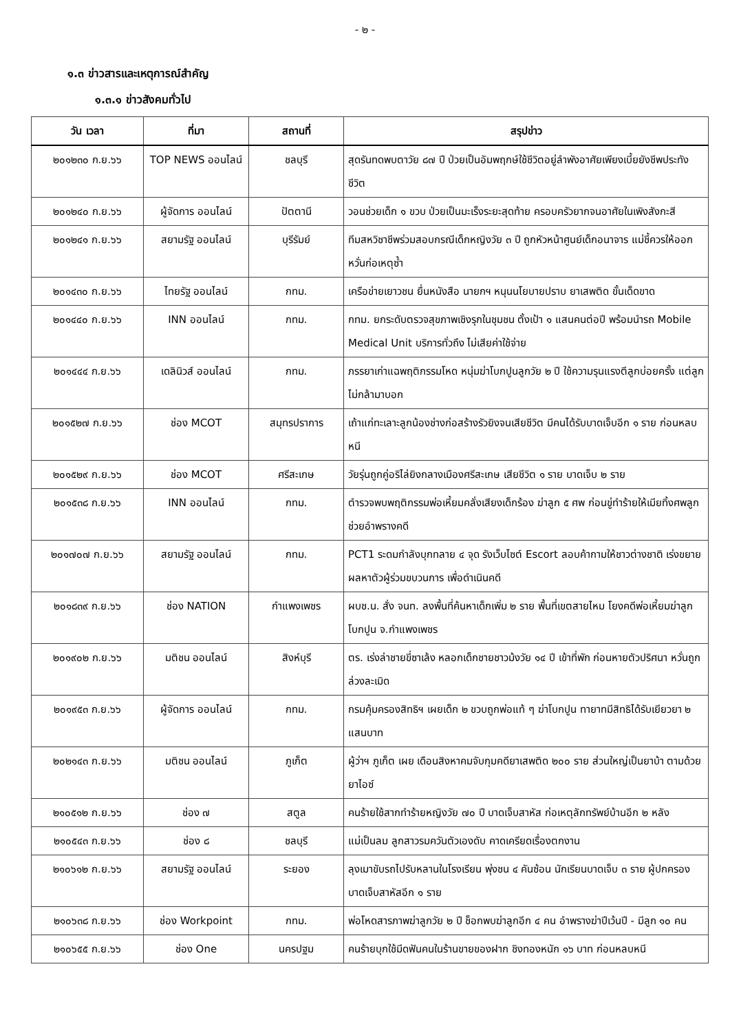- ๒ -
๑.๓ ข่าวสารและเหตุการณ์สำคัญ
๑.๓.๑ ข่าวสังคมทั่วไป
| วัน เวลา | ที่มา | สถานที่ | สรุปข่าว |
| --- | --- | --- | --- |
| ๒๐๑๒๓๐ ก.ย.๖๖ | TOP NEWS ออนไลน์ | ชลบุรี | สุดรันทดพบตาวัย ๘๗ ปี ป่วยเป็นอัมพฤกษ์ใช้ชีวิตอยู่ลำพังอาศัยเพียงเบี้ยยังชีพประทังชีวิต |
| ๒๐๑๒๔๐ ก.ย.๖๖ | ผู้จัดการ ออนไลน์ | ปัตตานี | วอนช่วยเด็ก ๑ ขวบ ป่วยเป็นมะเร็งระยะสุดท้าย ครอบครัวยากจนอาศัยในเพิงสังกะสี |
| ๒๐๑๒๔๑ ก.ย.๖๖ | สยามรัฐ ออนไลน์ | บุรีรัมย์ | ทีมสหวิชาชีพร่วมสอบกรณีเด็กหญิงวัย ๓ ปี ถูกหัวหน้าศูนย์เด็กอนาจาร แม่ชี้ควรให้ออกหวั่นก่อเหตุซ้ำ |
| ๒๐๑๔๓๐ ก.ย.๖๖ | ไทยรัฐ ออนไลน์ | กทม. | เครือข่ายเยาวชน ยื่นหนังสือ นายกฯ หนุนนโยบายปราบ ยาเสพติด ขั้นเด็ดขาด |
| ๒๐๑๔๔๐ ก.ย.๖๖ | INN ออนไลน์ | กทม. | กทม. ยกระดับตรวจสุขภาพเชิงรุกในชุมชน ตั้งเป้า ๑ แสนคนต่อปี พร้อมนำรถ Mobile Medical Unit บริการทั่วถึง ไม่เสียค่าใช้จ่าย |
| ๒๐๑๔๔๔ ก.ย.๖๖ | เดลินิวส์ ออนไลน์ | กทม. | ภรรยาเก่าแฉพฤติกรรมโหด หนุ่มฆ่าโบกปูนลูกวัย ๒ ปี ใช้ความรุนแรงตีลูกบ่อยครั้ง แต่ลูกไม่กล้ามาบอก |
| ๒๐๑๕๒๗ ก.ย.๖๖ | ช่อง MCOT | สมุทรปราการ | เถ้าแก่ทะเลาะลูกน้องช่างก่อสร้างรัวยิงจนเสียชีวิต มีคนได้รับบาดเจ็บอีก ๑ ราย ก่อนหลบหนี |
| ๒๐๑๕๒๙ ก.ย.๖๖ | ช่อง MCOT | ศรีสะเกษ | วัยรุ่นถูกคู่อริไล่ยิงกลางเมืองศรีสะเกษ เสียชีวิต ๑ ราย บาดเจ็บ ๒ ราย |
| ๒๐๑๕๓๘ ก.ย.๖๖ | INN ออนไลน์ | กทม. | ตำรวจพบพฤติกรรมพ่อเหี้ยมคลั่งเสียงเด็กร้อง ฆ่าลูก ๕ ศพ ก่อนขู่ทำร้ายให้เมียทิ้งศพลูกช่วยอำพรางคดี |
| ๒๐๑๗๐๗ ก.ย.๖๖ | สยามรัฐ ออนไลน์ | กทม. | PCT1 ระดมกำลังบุกทลาย ๔ จุด รังเว็บไซต์ Escort ลอบค้ากามให้ชาวต่างชาติ เร่งขยายผลหาตัวผู้ร่วมขบวนการ เพื่อดำเนินคดี |
| ๒๐๑๘๓๙ ก.ย.๖๖ | ช่อง NATION | กำแพงเพชร | ผบช.น. สั่ง จนท. ลงพื้นที่ค้นหาเด็กเพิ่ม ๒ ราย พื้นที่เขตสายไหม โยงคดีพ่อเหี้ยมฆ่าลูกโบกปูน จ.กำแพงเพชร |
| ๒๐๑๙๐๒ ก.ย.๖๖ | มติชน ออนไลน์ | สิงห์บุรี | ตร. เร่งล่าชายขี่ซาเล้ง หลอกเด็กชายชาวม้งวัย ๑๔ ปี เข้าที่พัก ก่อนหายตัวปริศนา หวั่นถูกล่วงละเมิด |
| ๒๐๑๙๕๓ ก.ย.๖๖ | ผู้จัดการ ออนไลน์ | กทม. | กรมคุ้มครองสิทธิฯ เผยเด็ก ๒ ขวบถูกพ่อแท้ ๆ ฆ่าโบกปูน ทายาทมีสิทธิได้รับเยียวยา ๒ แสนบาท |
| ๒๐๒๑๔๓ ก.ย.๖๖ | มติชน ออนไลน์ | ภูเก็ต | ผู้ว่าฯ ภูเก็ต เผย เดือนสิงหาคมจับกุมคดียาเสพติด ๒๐๐ ราย ส่วนใหญ่เป็นยาบ้า ตามด้วยยาไอซ์ |
| ๒๑๐๕๑๒ ก.ย.๖๖ | ช่อง ๗ | สตูล | คนร้ายใช้สากทำร้ายหญิงวัย ๗๐ ปี บาดเจ็บสาหัส ก่อเหตุลักทรัพย์บ้านอีก ๒ หลัง |
| ๒๑๐๕๔๓ ก.ย.๖๖ | ช่อง ๘ | ชลบุรี | แม่เป็นลม ลูกสาวรมควันตัวเองดับ คาดเครียดเรื่องตกงาน |
| ๒๑๐๖๑๒ ก.ย.๖๖ | สยามรัฐ ออนไลน์ | ระยอง | ลุงเมาขับรถไปรับหลานในโรงเรียน พุ่งชน ๔ คันซ้อน นักเรียนบาดเจ็บ ๓ ราย ผู้ปกครองบาดเจ็บสาหัสอีก ๑ ราย |
| ๒๑๐๖๓๘ ก.ย.๖๖ | ช่อง Workpoint | กทม. | พ่อโหดสารภาพฆ่าลูกวัย ๒ ปี ช็อกพบฆ่าลูกอีก ๔ คน อำพรางฆ่าปีเว้นปี - มีลูก ๑๐ คน |
| ๒๑๐๖๕๕ ก.ย.๖๖ | ช่อง One | นครปฐม | คนร้ายบุกใช้มีดฟันคนในร้านขายของฝาก ชิงทองหนัก ๑๖ บาท ก่อนหลบหนี |